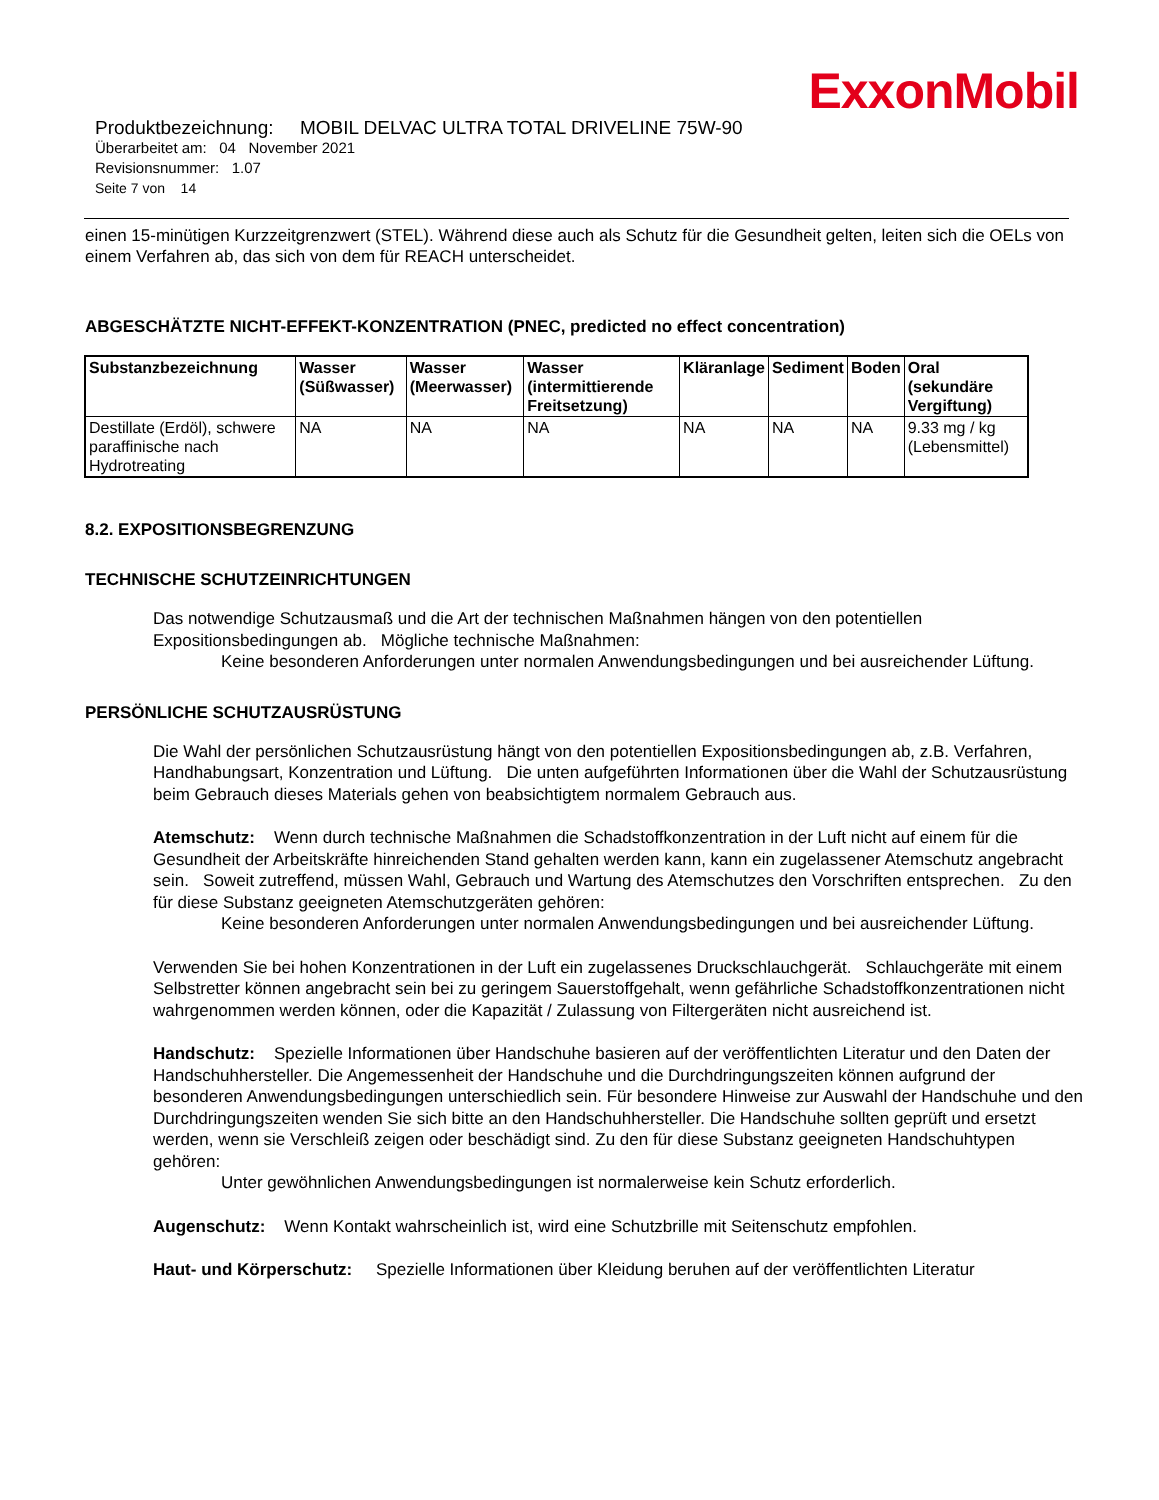ExxonMobil
Produktbezeichnung: MOBIL DELVAC ULTRA TOTAL DRIVELINE 75W-90
Überarbeitet am: 04 November 2021
Revisionsnummer: 1.07
Seite 7 von 14
einen 15-minütigen Kurzzeitgrenzwert (STEL). Während diese auch als Schutz für die Gesundheit gelten, leiten sich die OELs von einem Verfahren ab, das sich von dem für REACH unterscheidet.
ABGESCHÄTZTE NICHT-EFFEKT-KONZENTRATION (PNEC, predicted no effect concentration)
| Substanzbezeichnung | Wasser (Süßwasser) | Wasser (Meerwasser) | Wasser (intermittierende Freitsetzung) | Kläranlage | Sediment | Boden | Oral (sekundäre Vergiftung) |
| --- | --- | --- | --- | --- | --- | --- | --- |
| Destillate (Erdöl), schwere paraffinische nach Hydrotreating | NA | NA | NA | NA | NA | NA | 9.33 mg / kg (Lebensmittel) |
8.2. EXPOSITIONSBEGRENZUNG
TECHNISCHE SCHUTZEINRICHTUNGEN
Das notwendige Schutzausmaß und die Art der technischen Maßnahmen hängen von den potentiellen Expositionsbedingungen ab. Mögliche technische Maßnahmen:
Keine besonderen Anforderungen unter normalen Anwendungsbedingungen und bei ausreichender Lüftung.
PERSÖNLICHE SCHUTZAUSRÜSTUNG
Die Wahl der persönlichen Schutzausrüstung hängt von den potentiellen Expositionsbedingungen ab, z.B. Verfahren, Handhabungsart, Konzentration und Lüftung. Die unten aufgeführten Informationen über die Wahl der Schutzausrüstung beim Gebrauch dieses Materials gehen von beabsichtigtem normalem Gebrauch aus.
Atemschutz: Wenn durch technische Maßnahmen die Schadstoffkonzentration in der Luft nicht auf einem für die Gesundheit der Arbeitskräfte hinreichenden Stand gehalten werden kann, kann ein zugelassener Atemschutz angebracht sein. Soweit zutreffend, müssen Wahl, Gebrauch und Wartung des Atemschutzes den Vorschriften entsprechen. Zu den für diese Substanz geeigneten Atemschutzgeräten gehören:
Keine besonderen Anforderungen unter normalen Anwendungsbedingungen und bei ausreichender Lüftung.
Verwenden Sie bei hohen Konzentrationen in der Luft ein zugelassenes Druckschlauchgerät. Schlauchgeräte mit einem Selbstretter können angebracht sein bei zu geringem Sauerstoffgehalt, wenn gefährliche Schadstoffkonzentrationen nicht wahrgenommen werden können, oder die Kapazität / Zulassung von Filtergeräten nicht ausreichend ist.
Handschutz: Spezielle Informationen über Handschuhe basieren auf der veröffentlichten Literatur und den Daten der Handschuhhersteller. Die Angemessenheit der Handschuhe und die Durchdringungszeiten können aufgrund der besonderen Anwendungsbedingungen unterschiedlich sein. Für besondere Hinweise zur Auswahl der Handschuhe und den Durchdringungszeiten wenden Sie sich bitte an den Handschuhhersteller. Die Handschuhe sollten geprüft und ersetzt werden, wenn sie Verschleiß zeigen oder beschädigt sind. Zu den für diese Substanz geeigneten Handschuhtypen gehören:
Unter gewöhnlichen Anwendungsbedingungen ist normalerweise kein Schutz erforderlich.
Augenschutz: Wenn Kontakt wahrscheinlich ist, wird eine Schutzbrille mit Seitenschutz empfohlen.
Haut- und Körperschutz: Spezielle Informationen über Kleidung beruhen auf der veröffentlichten Literatur